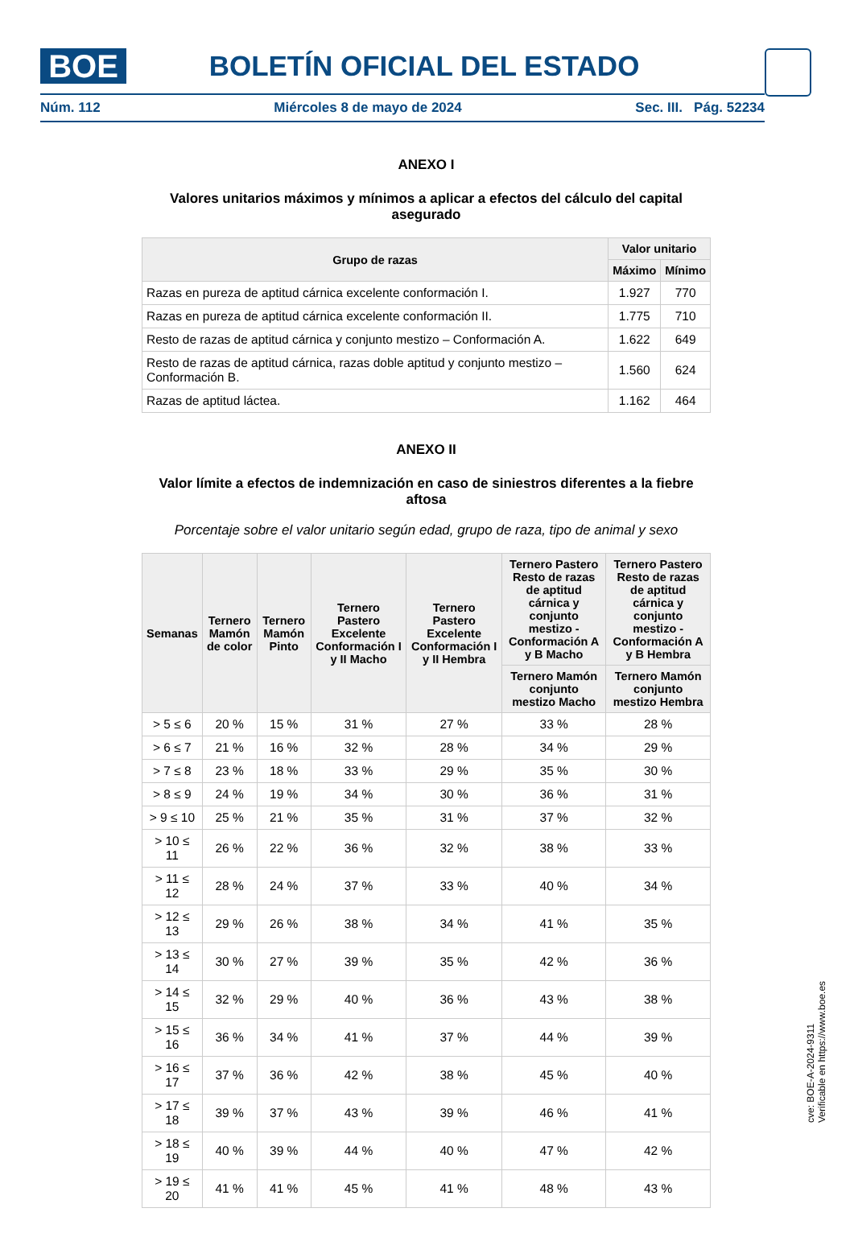BOE BOLETÍN OFICIAL DEL ESTADO
Núm. 112 Miércoles 8 de mayo de 2024 Sec. III. Pág. 52234
ANEXO I
Valores unitarios máximos y mínimos a aplicar a efectos del cálculo del capital asegurado
| Grupo de razas | Valor unitario | |
| --- | --- | --- |
| | Máximo | Mínimo |
| Razas en pureza de aptitud cárnica excelente conformación I. | 1.927 | 770 |
| Razas en pureza de aptitud cárnica excelente conformación II. | 1.775 | 710 |
| Resto de razas de aptitud cárnica y conjunto mestizo – Conformación A. | 1.622 | 649 |
| Resto de razas de aptitud cárnica, razas doble aptitud y conjunto mestizo – Conformación B. | 1.560 | 624 |
| Razas de aptitud láctea. | 1.162 | 464 |
ANEXO II
Valor límite a efectos de indemnización en caso de siniestros diferentes a la fiebre aftosa
Porcentaje sobre el valor unitario según edad, grupo de raza, tipo de animal y sexo
| Semanas | Ternero Mamón de color | Ternero Mamón Pinto | Ternero Pastero Excelente Conformación I y II Macho | Ternero Pastero Excelente Conformación I y II Hembra | Ternero Pastero Resto de razas de aptitud cárnica y conjunto mestizo - Conformación A y B Macho | Ternero Pastero Resto de razas de aptitud cárnica y conjunto mestizo - Conformación A y B Hembra |
| --- | --- | --- | --- | --- | --- | --- |
| | | | | | Ternero Mamón conjunto mestizo Macho | Ternero Mamón conjunto mestizo Hembra |
| > 5 ≤ 6 | 20 % | 15 % | 31 % | 27 % | 33 % | 28 % |
| > 6 ≤ 7 | 21 % | 16 % | 32 % | 28 % | 34 % | 29 % |
| > 7 ≤ 8 | 23 % | 18 % | 33 % | 29 % | 35 % | 30 % |
| > 8 ≤ 9 | 24 % | 19 % | 34 % | 30 % | 36 % | 31 % |
| > 9 ≤ 10 | 25 % | 21 % | 35 % | 31 % | 37 % | 32 % |
| > 10 ≤ 11 | 26 % | 22 % | 36 % | 32 % | 38 % | 33 % |
| > 11 ≤ 12 | 28 % | 24 % | 37 % | 33 % | 40 % | 34 % |
| > 12 ≤ 13 | 29 % | 26 % | 38 % | 34 % | 41 % | 35 % |
| > 13 ≤ 14 | 30 % | 27 % | 39 % | 35 % | 42 % | 36 % |
| > 14 ≤ 15 | 32 % | 29 % | 40 % | 36 % | 43 % | 38 % |
| > 15 ≤ 16 | 36 % | 34 % | 41 % | 37 % | 44 % | 39 % |
| > 16 ≤ 17 | 37 % | 36 % | 42 % | 38 % | 45 % | 40 % |
| > 17 ≤ 18 | 39 % | 37 % | 43 % | 39 % | 46 % | 41 % |
| > 18 ≤ 19 | 40 % | 39 % | 44 % | 40 % | 47 % | 42 % |
| > 19 ≤ 20 | 41 % | 41 % | 45 % | 41 % | 48 % | 43 % |
cve: BOE-A-2024-9311
Verificable en https://www.boe.es